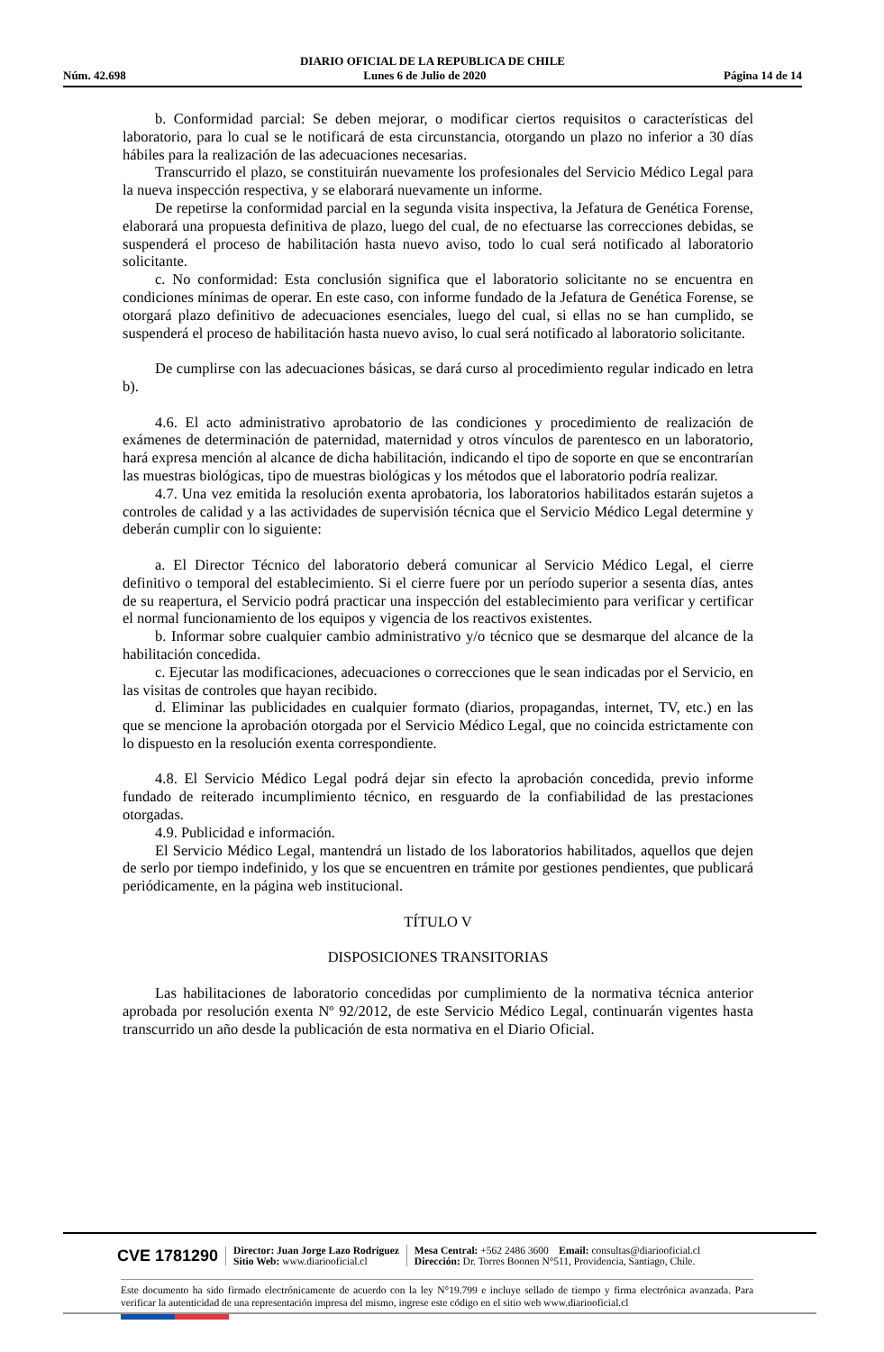DIARIO OFICIAL DE LA REPUBLICA DE CHILE
Núm. 42.698 Lunes 6 de Julio de 2020 Página 14 de 14
b. Conformidad parcial: Se deben mejorar, o modificar ciertos requisitos o características del laboratorio, para lo cual se le notificará de esta circunstancia, otorgando un plazo no inferior a 30 días hábiles para la realización de las adecuaciones necesarias.
Transcurrido el plazo, se constituirán nuevamente los profesionales del Servicio Médico Legal para la nueva inspección respectiva, y se elaborará nuevamente un informe.
De repetirse la conformidad parcial en la segunda visita inspectiva, la Jefatura de Genética Forense, elaborará una propuesta definitiva de plazo, luego del cual, de no efectuarse las correcciones debidas, se suspenderá el proceso de habilitación hasta nuevo aviso, todo lo cual será notificado al laboratorio solicitante.
c. No conformidad: Esta conclusión significa que el laboratorio solicitante no se encuentra en condiciones mínimas de operar. En este caso, con informe fundado de la Jefatura de Genética Forense, se otorgará plazo definitivo de adecuaciones esenciales, luego del cual, si ellas no se han cumplido, se suspenderá el proceso de habilitación hasta nuevo aviso, lo cual será notificado al laboratorio solicitante.
De cumplirse con las adecuaciones básicas, se dará curso al procedimiento regular indicado en letra b).
4.6. El acto administrativo aprobatorio de las condiciones y procedimiento de realización de exámenes de determinación de paternidad, maternidad y otros vínculos de parentesco en un laboratorio, hará expresa mención al alcance de dicha habilitación, indicando el tipo de soporte en que se encontrarían las muestras biológicas, tipo de muestras biológicas y los métodos que el laboratorio podría realizar.
4.7. Una vez emitida la resolución exenta aprobatoria, los laboratorios habilitados estarán sujetos a controles de calidad y a las actividades de supervisión técnica que el Servicio Médico Legal determine y deberán cumplir con lo siguiente:
a. El Director Técnico del laboratorio deberá comunicar al Servicio Médico Legal, el cierre definitivo o temporal del establecimiento. Si el cierre fuere por un período superior a sesenta días, antes de su reapertura, el Servicio podrá practicar una inspección del establecimiento para verificar y certificar el normal funcionamiento de los equipos y vigencia de los reactivos existentes.
b. Informar sobre cualquier cambio administrativo y/o técnico que se desmarque del alcance de la habilitación concedida.
c. Ejecutar las modificaciones, adecuaciones o correcciones que le sean indicadas por el Servicio, en las visitas de controles que hayan recibido.
d. Eliminar las publicidades en cualquier formato (diarios, propagandas, internet, TV, etc.) en las que se mencione la aprobación otorgada por el Servicio Médico Legal, que no coincida estrictamente con lo dispuesto en la resolución exenta correspondiente.
4.8. El Servicio Médico Legal podrá dejar sin efecto la aprobación concedida, previo informe fundado de reiterado incumplimiento técnico, en resguardo de la confiabilidad de las prestaciones otorgadas.
4.9. Publicidad e información.
El Servicio Médico Legal, mantendrá un listado de los laboratorios habilitados, aquellos que dejen de serlo por tiempo indefinido, y los que se encuentren en trámite por gestiones pendientes, que publicará periódicamente, en la página web institucional.
TÍTULO V
DISPOSICIONES TRANSITORIAS
Las habilitaciones de laboratorio concedidas por cumplimiento de la normativa técnica anterior aprobada por resolución exenta Nº 92/2012, de este Servicio Médico Legal, continuarán vigentes hasta transcurrido un año desde la publicación de esta normativa en el Diario Oficial.
CVE 1781290
Director: Juan Jorge Lazo Rodríguez
Sitio Web: www.diariooficial.cl
Mesa Central: +562 2486 3600 Email: consultas@diariooficial.cl
Dirección: Dr. Torres Boonen N°511, Providencia, Santiago, Chile.
Este documento ha sido firmado electrónicamente de acuerdo con la ley N°19.799 e incluye sellado de tiempo y firma electrónica avanzada. Para verificar la autenticidad de una representación impresa del mismo, ingrese este código en el sitio web www.diariooficial.cl